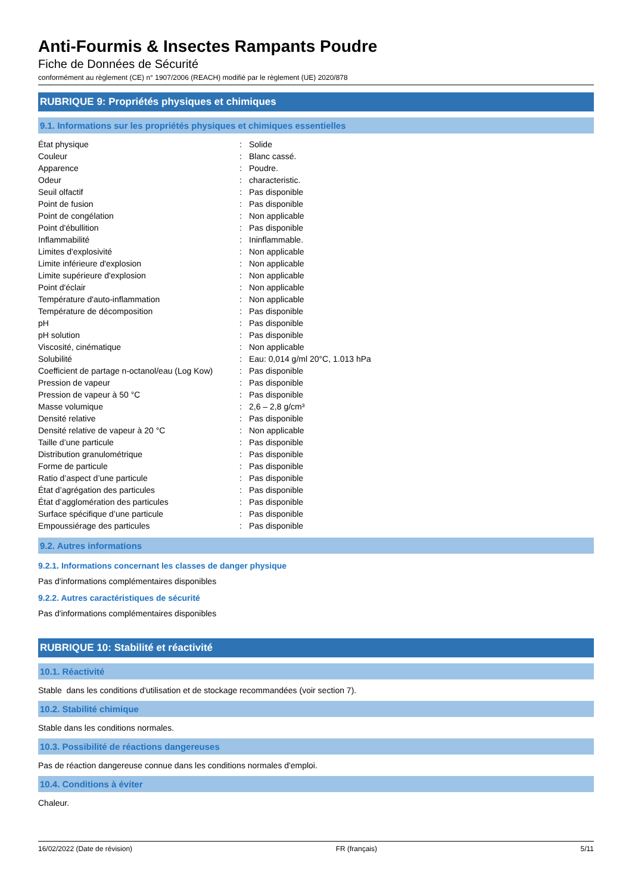Anti-Fourmis & Insectes Rampants Poudre
Fiche de Données de Sécurité
conformément au règlement (CE) n° 1907/2006 (REACH) modifié par le règlement (UE) 2020/878
RUBRIQUE 9: Propriétés physiques et chimiques
9.1. Informations sur les propriétés physiques et chimiques essentielles
| État physique | : | Solide |
| Couleur | : | Blanc cassé. |
| Apparence | : | Poudre. |
| Odeur | : | characteristic. |
| Seuil olfactif | : | Pas disponible |
| Point de fusion | : | Pas disponible |
| Point de congélation | : | Non applicable |
| Point d'ébullition | : | Pas disponible |
| Inflammabilité | : | Ininflammable. |
| Limites d'explosivité | : | Non applicable |
| Limite inférieure d'explosion | : | Non applicable |
| Limite supérieure d'explosion | : | Non applicable |
| Point d'éclair | : | Non applicable |
| Température d'auto-inflammation | : | Non applicable |
| Température de décomposition | : | Pas disponible |
| pH | : | Pas disponible |
| pH solution | : | Pas disponible |
| Viscosité, cinématique | : | Non applicable |
| Solubilité | : | Eau: 0,014 g/ml 20°C, 1.013 hPa |
| Coefficient de partage n-octanol/eau (Log Kow) | : | Pas disponible |
| Pression de vapeur | : | Pas disponible |
| Pression de vapeur à 50 °C | : | Pas disponible |
| Masse volumique | : | 2,6 – 2,8 g/cm³ |
| Densité relative | : | Pas disponible |
| Densité relative de vapeur à 20 °C | : | Non applicable |
| Taille d’une particule | : | Pas disponible |
| Distribution granulométrique | : | Pas disponible |
| Forme de particule | : | Pas disponible |
| Ratio d’aspect d’une particule | : | Pas disponible |
| État d’agrégation des particules | : | Pas disponible |
| État d’agglomération des particules | : | Pas disponible |
| Surface spécifique d’une particule | : | Pas disponible |
| Empoussiérage des particules | : | Pas disponible |
9.2. Autres informations
9.2.1. Informations concernant les classes de danger physique
Pas d'informations complémentaires disponibles
9.2.2. Autres caractéristiques de sécurité
Pas d'informations complémentaires disponibles
RUBRIQUE 10: Stabilité et réactivité
10.1. Réactivité
Stable dans les conditions d'utilisation et de stockage recommandées (voir section 7).
10.2. Stabilité chimique
Stable dans les conditions normales.
10.3. Possibilité de réactions dangereuses
Pas de réaction dangereuse connue dans les conditions normales d'emploi.
10.4. Conditions à éviter
Chaleur.
16/02/2022 (Date de révision) FR (français) 5/11